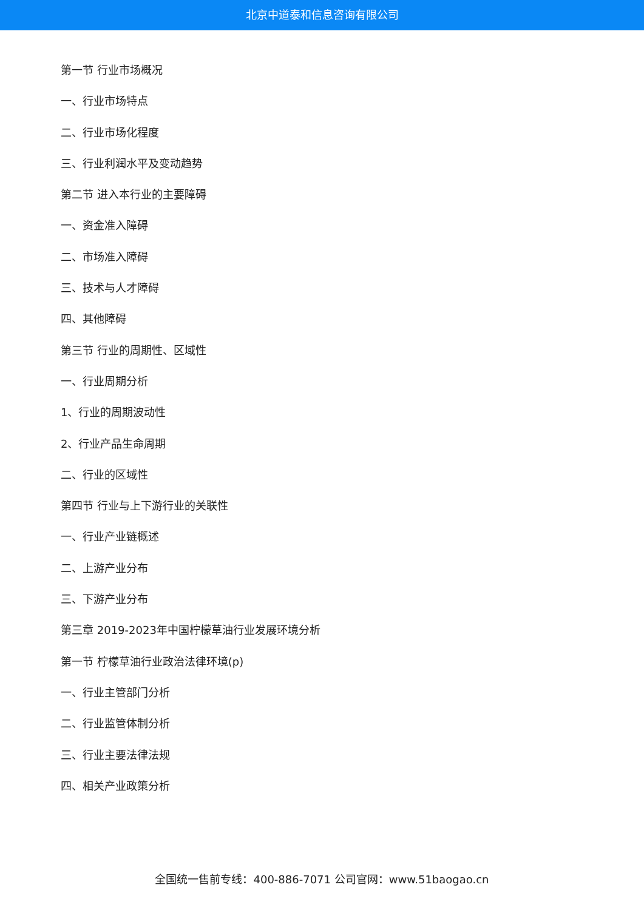北京中道泰和信息咨询有限公司
第一节 行业市场概况
一、行业市场特点
二、行业市场化程度
三、行业利润水平及变动趋势
第二节 进入本行业的主要障碍
一、资金准入障碍
二、市场准入障碍
三、技术与人才障碍
四、其他障碍
第三节 行业的周期性、区域性
一、行业周期分析
1、行业的周期波动性
2、行业产品生命周期
二、行业的区域性
第四节 行业与上下游行业的关联性
一、行业产业链概述
二、上游产业分布
三、下游产业分布
第三章 2019-2023年中国柠檬草油行业发展环境分析
第一节 柠檬草油行业政治法律环境(p)
一、行业主管部门分析
二、行业监管体制分析
三、行业主要法律法规
四、相关产业政策分析
全国统一售前专线：400-886-7071 公司官网：www.51baogao.cn